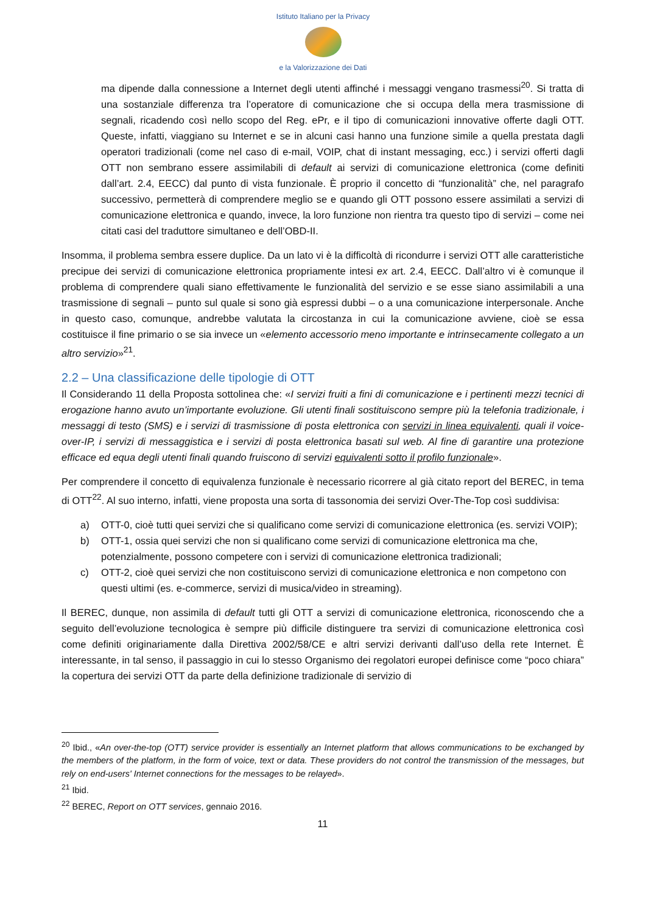Istituto Italiano per la Privacy
e la Valorizzazione dei Dati
ma dipende dalla connessione a Internet degli utenti affinché i messaggi vengano trasmessi<sup>20</sup>. Si tratta di una sostanziale differenza tra l’operatore di comunicazione che si occupa della mera trasmissione di segnali, ricadendo così nello scopo del Reg. ePr, e il tipo di comunicazioni innovative offerte dagli OTT. Queste, infatti, viaggiano su Internet e se in alcuni casi hanno una funzione simile a quella prestata dagli operatori tradizionali (come nel caso di e-mail, VOIP, chat di instant messaging, ecc.) i servizi offerti dagli OTT non sembrano essere assimilabili di default ai servizi di comunicazione elettronica (come definiti dall’art. 2.4, EECC) dal punto di vista funzionale. È proprio il concetto di “funzionalità” che, nel paragrafo successivo, permetterà di comprendere meglio se e quando gli OTT possono essere assimilati a servizi di comunicazione elettronica e quando, invece, la loro funzione non rientra tra questo tipo di servizi – come nei citati casi del traduttore simultaneo e dell’OBD-II.
Insomma, il problema sembra essere duplice. Da un lato vi è la difficoltà di ricondurre i servizi OTT alle caratteristiche precipue dei servizi di comunicazione elettronica propriamente intesi ex art. 2.4, EECC. Dall’altro vi è comunque il problema di comprendere quali siano effettivamente le funzionalità del servizio e se esse siano assimilabili a una trasmissione di segnali – punto sul quale si sono già espressi dubbi – o a una comunicazione interpersonale. Anche in questo caso, comunque, andrebbe valutata la circostanza in cui la comunicazione avviene, cioè se essa costituisce il fine primario o se sia invece un «elemento accessorio meno importante e intrinsecamente collegato a un altro servizio»<sup>21</sup>.
2.2 – Una classificazione delle tipologie di OTT
Il Considerando 11 della Proposta sottolinea che: «I servizi fruiti a fini di comunicazione e i pertinenti mezzi tecnici di erogazione hanno avuto un’importante evoluzione. Gli utenti finali sostituiscono sempre più la telefonia tradizionale, i messaggi di testo (SMS) e i servizi di trasmissione di posta elettronica con servizi in linea equivalenti, quali il voice-over-IP, i servizi di messaggistica e i servizi di posta elettronica basati sul web. Al fine di garantire una protezione efficace ed equa degli utenti finali quando fruiscono di servizi equivalenti sotto il profilo funzionale».
Per comprendere il concetto di equivalenza funzionale è necessario ricorrere al già citato report del BEREC, in tema di OTT<sup>22</sup>. Al suo interno, infatti, viene proposta una sorta di tassonomia dei servizi Over-The-Top così suddivisa:
a) OTT-0, cioè tutti quei servizi che si qualificano come servizi di comunicazione elettronica (es. servizi VOIP);
b) OTT-1, ossia quei servizi che non si qualificano come servizi di comunicazione elettronica ma che, potenzialmente, possono competere con i servizi di comunicazione elettronica tradizionali;
c) OTT-2, cioè quei servizi che non costituiscono servizi di comunicazione elettronica e non competono con questi ultimi (es. e-commerce, servizi di musica/video in streaming).
Il BEREC, dunque, non assimila di default tutti gli OTT a servizi di comunicazione elettronica, riconoscendo che a seguito dell’evoluzione tecnologica è sempre più difficile distinguere tra servizi di comunicazione elettronica così come definiti originariamente dalla Direttiva 2002/58/CE e altri servizi derivanti dall’uso della rete Internet. È interessante, in tal senso, il passaggio in cui lo stesso Organismo dei regolatori europei definisce come “poco chiara” la copertura dei servizi OTT da parte della definizione tradizionale di servizio di
<sup>20</sup> Ibid., «An over-the-top (OTT) service provider is essentially an Internet platform that allows communications to be exchanged by the members of the platform, in the form of voice, text or data. These providers do not control the transmission of the messages, but rely on end-users' Internet connections for the messages to be relayed».
<sup>21</sup> Ibid.
<sup>22</sup> BEREC, Report on OTT services, gennaio 2016.
11